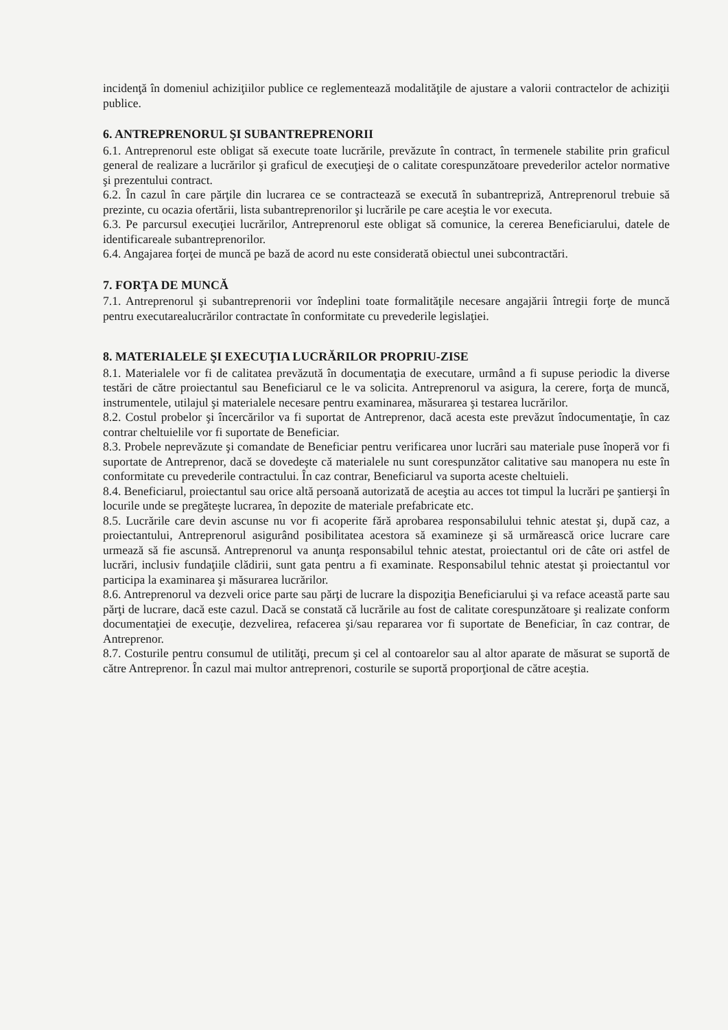incidenţă în domeniul achiziţiilor publice ce reglementează modalităţile de ajustare a valorii contractelor de achiziţii publice.
6. ANTREPRENORUL ŞI SUBANTREPRENORII
6.1. Antreprenorul este obligat să execute toate lucrările, prevăzute în contract, în termenele stabilite prin graficul general de realizare a lucrărilor şi graficul de execuţieşi de o calitate corespunzătoare prevederilor actelor normative şi prezentului contract.
6.2. În cazul în care părţile din lucrarea ce se contractează se execută în subantrepriză, Antreprenorul trebuie să prezinte, cu ocazia ofertării, lista subantreprenorilor şi lucrările pe care aceştia le vor executa.
6.3. Pe parcursul execuţiei lucrărilor, Antreprenorul este obligat să comunice, la cererea Beneficiarului, datele de identificareale subantreprenorilor.
6.4. Angajarea forţei de muncă pe bază de acord nu este considerată obiectul unei subcontractări.
7. FORŢA DE MUNCĂ
7.1. Antreprenorul şi subantreprenorii vor îndeplini toate formalităţile necesare angajării întregii forţe de muncă pentru executarealucrărilor contractate în conformitate cu prevederile legislaţiei.
8. MATERIALELE ŞI EXECUŢIA LUCRĂRILOR PROPRIU-ZISE
8.1. Materialele vor fi de calitatea prevăzută în documentaţia de executare, urmând a fi supuse periodic la diverse testări de către proiectantul sau Beneficiarul ce le va solicita. Antreprenorul va asigura, la cerere, forţa de muncă, instrumentele, utilajul şi materialele necesare pentru examinarea, măsurarea şi testarea lucrărilor.
8.2. Costul probelor şi încercărilor va fi suportat de Antreprenor, dacă acesta este prevăzut îndocumentaţie, în caz contrar cheltuielile vor fi suportate de Beneficiar.
8.3. Probele neprevăzute şi comandate de Beneficiar pentru verificarea unor lucrări sau materiale puse înoperă vor fi suportate de Antreprenor, dacă se dovedeşte că materialele nu sunt corespunzător calitative sau manopera nu este în conformitate cu prevederile contractului. În caz contrar, Beneficiarul va suporta aceste cheltuieli.
8.4. Beneficiarul, proiectantul sau orice altă persoană autorizată de aceştia au acces tot timpul la lucrări pe şantierşi în locurile unde se pregăteşte lucrarea, în depozite de materiale prefabricate etc.
8.5. Lucrările care devin ascunse nu vor fi acoperite fără aprobarea responsabilului tehnic atestat şi, după caz, a proiectantului, Antreprenorul asigurând posibilitatea acestora să examineze şi să urmărească orice lucrare care urmează să fie ascunsă. Antreprenorul va anunţa responsabilul tehnic atestat, proiectantul ori de câte ori astfel de lucrări, inclusiv fundaţiile clădirii, sunt gata pentru a fi examinate. Responsabilul tehnic atestat şi proiectantul vor participa la examinarea şi măsurarea lucrărilor.
8.6. Antreprenorul va dezveli orice parte sau părţi de lucrare la dispoziţia Beneficiarului şi va reface această parte sau părţi de lucrare, dacă este cazul. Dacă se constată că lucrările au fost de calitate corespunzătoare şi realizate conform documentaţiei de execuţie, dezvelirea, refacerea şi/sau repararea vor fi suportate de Beneficiar, în caz contrar, de Antreprenor.
8.7. Costurile pentru consumul de utilităţi, precum şi cel al contoarelor sau al altor aparate de măsurat se suportă de către Antreprenor. În cazul mai multor antreprenori, costurile se suportă proporţional de către aceştia.